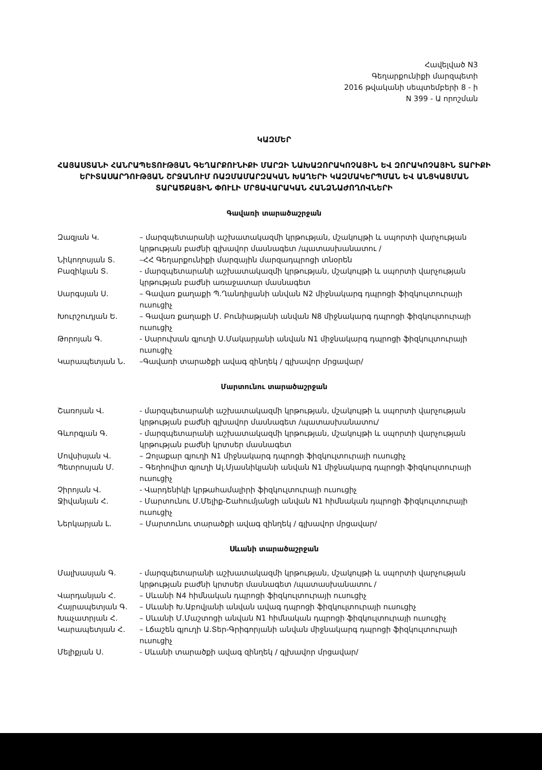Հավելված N3
Գեղարքունիքի մարզպետի
2016 թվականի սեպտեմբերի 8 - ի
N 399 - Ա որոշման
ԿԱԶՄԵՐ
ՀԱՅԱՍՏԱՆԻ ՀԱՆՐԱՊԵՏՈՒԹՅԱՆ ԳԵՂԱՐՔՈՒՆԻՔԻ ՄԱՐԶԻ ՆԱԽԱԶՈՐԱԿՈՉԱՅԻՆ ԵՎ ԶՈՐԱԿՈՉԱՅԻՆ ՏԱՐԻՔԻ ԵՐԻՏԱՍԱՐԴՈՒԹՅԱՆ ՇՐՋԱՆՈՒՄ ՌԱԶՄԱՄԱՐԶԱԿԱՆ ԽԱՂԵՐԻ ԿԱԶՄԱԿԵՐՊՄԱՆ ԵՎ ԱՆՑԿԱՑՄԱՆ ՏԱՐԱԾՔԱՅԻՆ ՓՈՒԼԻ ՄՐՑԱՎԱՐԱԿԱՆ ՀԱՆՁՆԱԺՈՂՈՎՆԵՐԻ
Գավառի տարածաշրջան
Զազյան Կ. – մարզպետարանի աշխատակազմի կրթության, մշակույթի և սպորտի վարչության կրթության բաժնի գլխավոր մասնագետ /պատասխանատու /
Նիկողոսյան Տ. –ՀՀ Գեղարքունիքի մարզային մարզադպրոցի տնօրեն
Բազիկյան Տ. - մարզպետարանի աշխատակազմի կրթության, մշակույթի և սպորտի վարչության կրթության բաժնի առաջատար մասնագետ
Սարգսյան Ս. – Գավառ քաղաքի Պ.Ղանդիլյանի անվան N2 միջնակարգ դպրոցի ֆիզկուլտուրայի ուսուցիչ
Խուրշուդյան Ե. – Գավառ քաղաքի Մ. Բունիաթյանի անվան N8 միջնակարգ դպրոցի ֆիզկուլտուրայի ուսուցիչ
Թորոյան Գ. - Սարուխան գյուղի Ս.Մակարյանի անվան N1 միջնակարգ դպրոցի ֆիզկուլտուրայի ուսուցիչ
Կարապետյան Ն. –Գավառի տարածքի ավագ զինղեկ / գլխավոր մրցավար/
Մարտունու տարածաշրջան
Շառոյան Վ. - մարզպետարանի աշխատակազմի կրթության, մշակույթի և սպորտի վարչության կրթության բաժնի գլխավոր մասնագետ /պատասխանատու/
Գևորգյան Գ. - մարզպետարանի աշխատակազմի կրթության, մշակույթի և սպորտի վարչության կրթության բաժնի կրտսեր մասնագետ
Մովսիսյան Վ. – Զոլաքար գյուղի N1 միջնակարգ դպրոցի ֆիզկուլտուրայի ուսուցիչ
Պետրոսյան Մ. – Գեղհովիտ գյուղի Ալ.Մյասնիկյանի անվան N1 միջնակարգ դպրոցի ֆիզկուլտուրայի ուսուցիչ
Չիրոյան Վ. - Վարդենիկի կրթահամալիրի ֆիզկուլտուրայի ուսուցիչ
Ջիվանյան Հ. - Մարտունու Մ.Մելիք-Շահումյանցի անվան N1 հիմնական դպրոցի ֆիզկուլտուրայի ուսուցիչ
Ներկարյան Լ. – Մարտունու տարածքի ավագ զինղեկ / գլխավոր մրցավար/
Սևանի տարածաշրջան
Մալխասյան Գ. - մարզպետարանի աշխատակազմի կրթության, մշակույթի և սպորտի վարչության կրթության բաժնի կրտսեր մասնագետ /պատասխանատու /
Վարդանյան Հ. – Սևանի N4 հիմնական դպրոցի ֆիզկուլտուրայի ուսուցիչ
Հայրապետյան Գ. – Սևանի Խ.Աբովյանի անվան ավագ դպրոցի ֆիզկուլտուրայի ուսուցիչ
Խաչատրյան Հ. – Սևանի Մ.Մաշտոցի անվան N1 հիմնական դպրոցի ֆիզկուլտուրայի ուսուցիչ
Կարապետյան Հ. – Լճաշեն գյուղի Ա.Տեր-Գրիգորյանի անվան միջնակարգ դպրոցի ֆիզկուլտուրայի ուսուցիչ
Մելիքյան Ս. - Սևանի տարածքի ավագ զինղեկ / գլխավոր մրցավար/